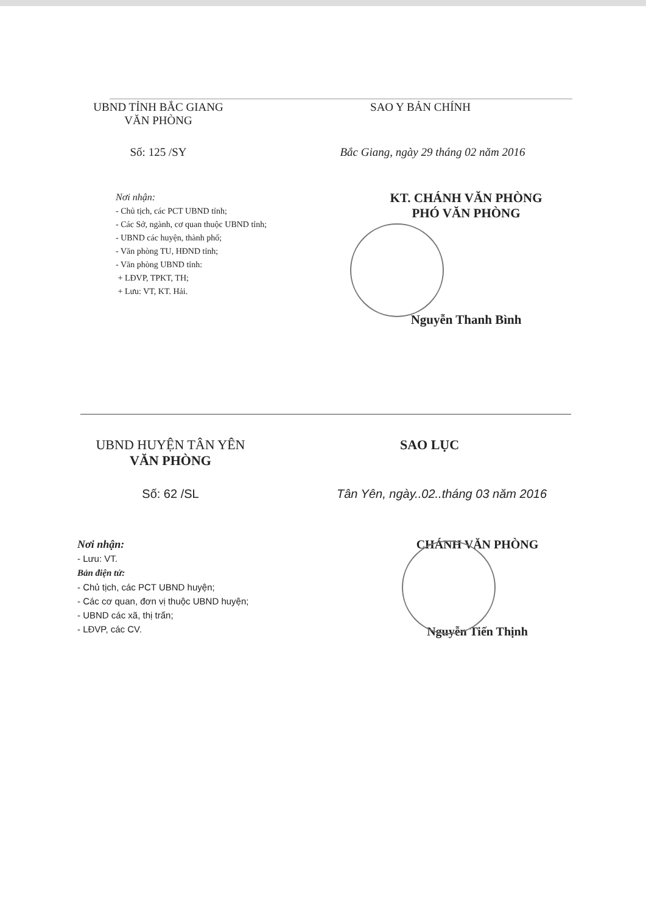UBND TỈNH BẮC GIANG
VĂN PHÒNG
SAO Y BẢN CHÍNH
Số: 125 /SY Bắc Giang, ngày 29 tháng 02 năm 2016
Nơi nhận:
- Chủ tịch, các PCT UBND tỉnh;
- Các Sở, ngành, cơ quan thuộc UBND tỉnh;
- UBND các huyện, thành phố;
- Văn phòng TU, HĐND tỉnh;
- Văn phòng UBND tỉnh:
+ LĐVP, TPKT, TH;
+ Lưu: VT, KT. Hải.
KT. CHÁNH VĂN PHÒNG
PHÓ VĂN PHÒNG
Nguyễn Thanh Bình
UBND HUYỆN TÂN YÊN
VĂN PHÒNG
SAO LỤC
Số: 62 /SL Tân Yên, ngày..02..tháng 03 năm 2016
Nơi nhận:
- Lưu: VT.
Bản điện tử:
- Chủ tịch, các PCT UBND huyện;
- Các cơ quan, đơn vị thuộc UBND huyện;
- UBND các xã, thị trấn;
- LĐVP, các CV.
CHÁNH VĂN PHÒNG
Nguyễn Tiến Thịnh